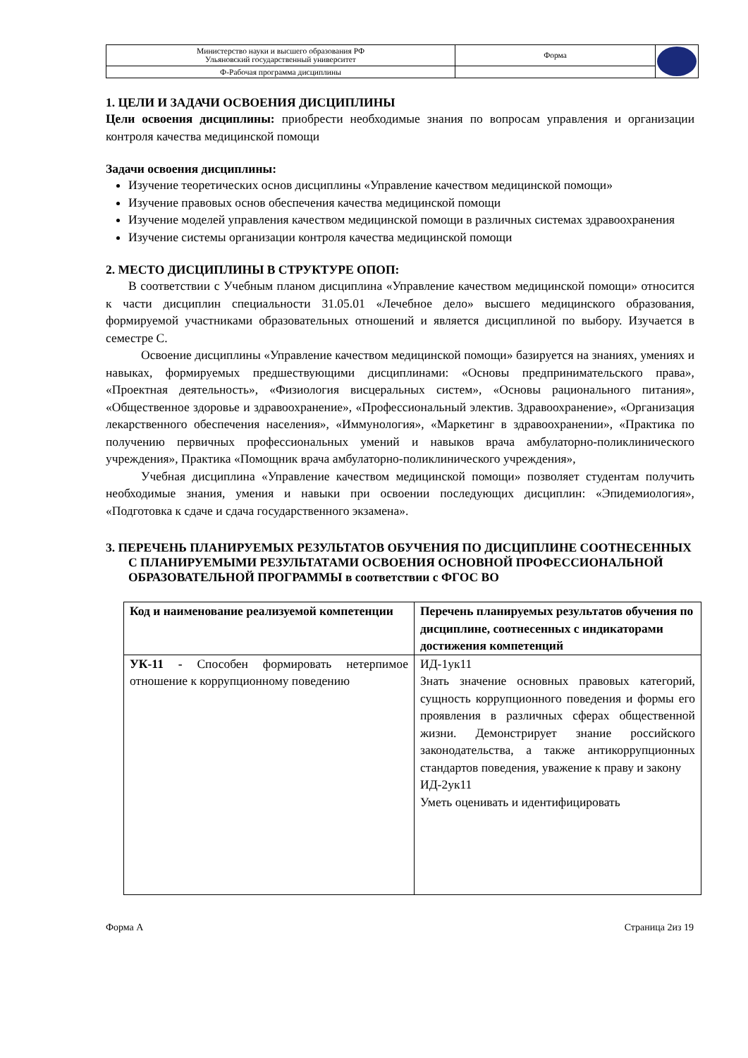| Министерство науки и высшего образования РФ Ульяновский государственный университет | Форма | |
| Ф-Рабочая программа дисциплины | | |
1. ЦЕЛИ И ЗАДАЧИ ОСВОЕНИЯ ДИСЦИПЛИНЫ
Цели освоения дисциплины: приобрести необходимые знания по вопросам управления и организации контроля качества медицинской помощи
Задачи освоения дисциплины:
Изучение теоретических основ дисциплины «Управление качеством медицинской помощи»
Изучение правовых основ обеспечения качества медицинской помощи
Изучение моделей управления качеством медицинской помощи в различных системах здравоохранения
Изучение системы организации контроля качества медицинской помощи
2. МЕСТО ДИСЦИПЛИНЫ В СТРУКТУРЕ ОПОП:
В соответствии с Учебным планом дисциплина «Управление качеством медицинской помощи» относится к части дисциплин специальности 31.05.01 «Лечебное дело» высшего медицинского образования, формируемой участниками образовательных отношений и является дисциплиной по выбору. Изучается в семестре С.
Освоение дисциплины «Управление качеством медицинской помощи» базируется на знаниях, умениях и навыках, формируемых предшествующими дисциплинами: «Основы предпринимательского права», «Проектная деятельность», «Физиология висцеральных систем», «Основы рационального питания», «Общественное здоровье и здравоохранение», «Профессиональный электив. Здравоохранение», «Организация лекарственного обеспечения населения», «Иммунология», «Маркетинг в здравоохранении», «Практика по получению первичных профессиональных умений и навыков врача амбулаторно-поликлинического учреждения», Практика «Помощник врача амбулаторно-поликлинического учреждения»,
Учебная дисциплина «Управление качеством медицинской помощи» позволяет студентам получить необходимые знания, умения и навыки при освоении последующих дисциплин: «Эпидемиология», «Подготовка к сдаче и сдача государственного экзамена».
3. ПЕРЕЧЕНЬ ПЛАНИРУЕМЫХ РЕЗУЛЬТАТОВ ОБУЧЕНИЯ ПО ДИСЦИПЛИНЕ СООТНЕСЕННЫХ С ПЛАНИРУЕМЫМИ РЕЗУЛЬТАТАМИ ОСВОЕНИЯ ОСНОВНОЙ ПРОФЕССИОНАЛЬНОЙ ОБРАЗОВАТЕЛЬНОЙ ПРОГРАММЫ в соответствии с ФГОС ВО
| Код и наименование реализуемой компетенции | Перечень планируемых результатов обучения по дисциплине, соотнесенных с индикаторами достижения компетенций |
| --- | --- |
| УК-11 - Способен формировать нетерпимое отношение к коррупционному поведению | ИД-1ук11 Знать значение основных правовых категорий, сущность коррупционного поведения и формы его проявления в различных сферах общественной жизни. Демонстрирует знание российского законодательства, а также антикоррупционных стандартов поведения, уважение к праву и закону ИД-2ук11 Уметь оценивать и идентифицировать |
Форма А Страница 2из 19